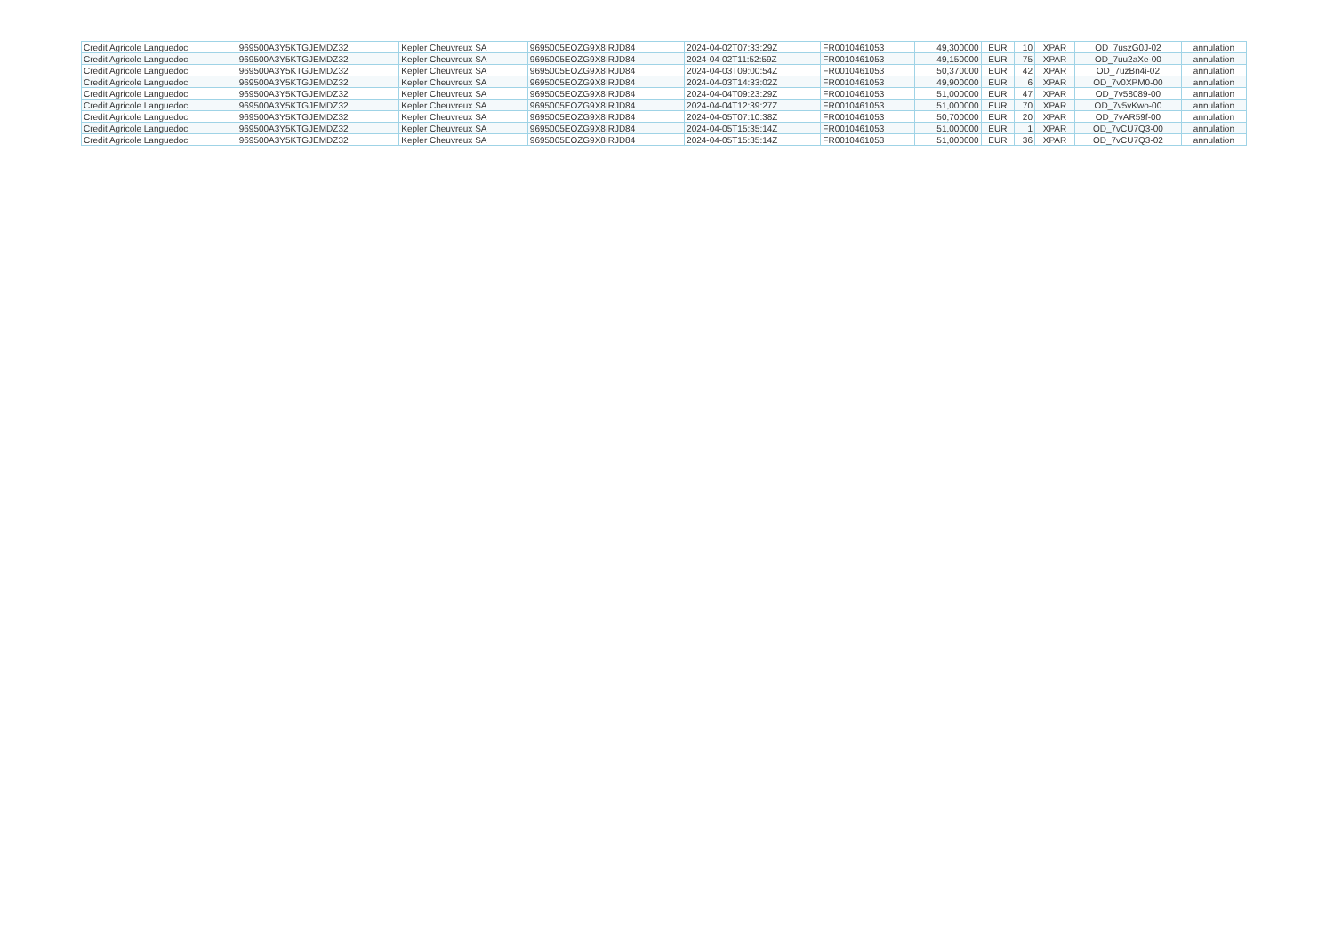| Credit Agricole Languedoc | 969500A3Y5KTGJEMDZ32 | Kepler Cheuvreux SA | 9695005EOZG9X8IRJD84 | 2024-04-02T07:33:29Z | FR0010461053 | 49,300000 | EUR | 10 | XPAR | OD_7uszG0J-02 | annulation |
| Credit Agricole Languedoc | 969500A3Y5KTGJEMDZ32 | Kepler Cheuvreux SA | 9695005EOZG9X8IRJD84 | 2024-04-02T11:52:59Z | FR0010461053 | 49,150000 | EUR | 75 | XPAR | OD_7uu2aXe-00 | annulation |
| Credit Agricole Languedoc | 969500A3Y5KTGJEMDZ32 | Kepler Cheuvreux SA | 9695005EOZG9X8IRJD84 | 2024-04-03T09:00:54Z | FR0010461053 | 50,370000 | EUR | 42 | XPAR | OD_7uzBn4i-02 | annulation |
| Credit Agricole Languedoc | 969500A3Y5KTGJEMDZ32 | Kepler Cheuvreux SA | 9695005EOZG9X8IRJD84 | 2024-04-03T14:33:02Z | FR0010461053 | 49,900000 | EUR | 6 | XPAR | OD_7v0XPM0-00 | annulation |
| Credit Agricole Languedoc | 969500A3Y5KTGJEMDZ32 | Kepler Cheuvreux SA | 9695005EOZG9X8IRJD84 | 2024-04-04T09:23:29Z | FR0010461053 | 51,000000 | EUR | 47 | XPAR | OD_7v58089-00 | annulation |
| Credit Agricole Languedoc | 969500A3Y5KTGJEMDZ32 | Kepler Cheuvreux SA | 9695005EOZG9X8IRJD84 | 2024-04-04T12:39:27Z | FR0010461053 | 51,000000 | EUR | 70 | XPAR | OD_7v5vKwo-00 | annulation |
| Credit Agricole Languedoc | 969500A3Y5KTGJEMDZ32 | Kepler Cheuvreux SA | 9695005EOZG9X8IRJD84 | 2024-04-05T07:10:38Z | FR0010461053 | 50,700000 | EUR | 20 | XPAR | OD_7vAR59f-00 | annulation |
| Credit Agricole Languedoc | 969500A3Y5KTGJEMDZ32 | Kepler Cheuvreux SA | 9695005EOZG9X8IRJD84 | 2024-04-05T15:35:14Z | FR0010461053 | 51,000000 | EUR | 1 | XPAR | OD_7vCU7Q3-00 | annulation |
| Credit Agricole Languedoc | 969500A3Y5KTGJEMDZ32 | Kepler Cheuvreux SA | 9695005EOZG9X8IRJD84 | 2024-04-05T15:35:14Z | FR0010461053 | 51,000000 | EUR | 36 | XPAR | OD_7vCU7Q3-02 | annulation |